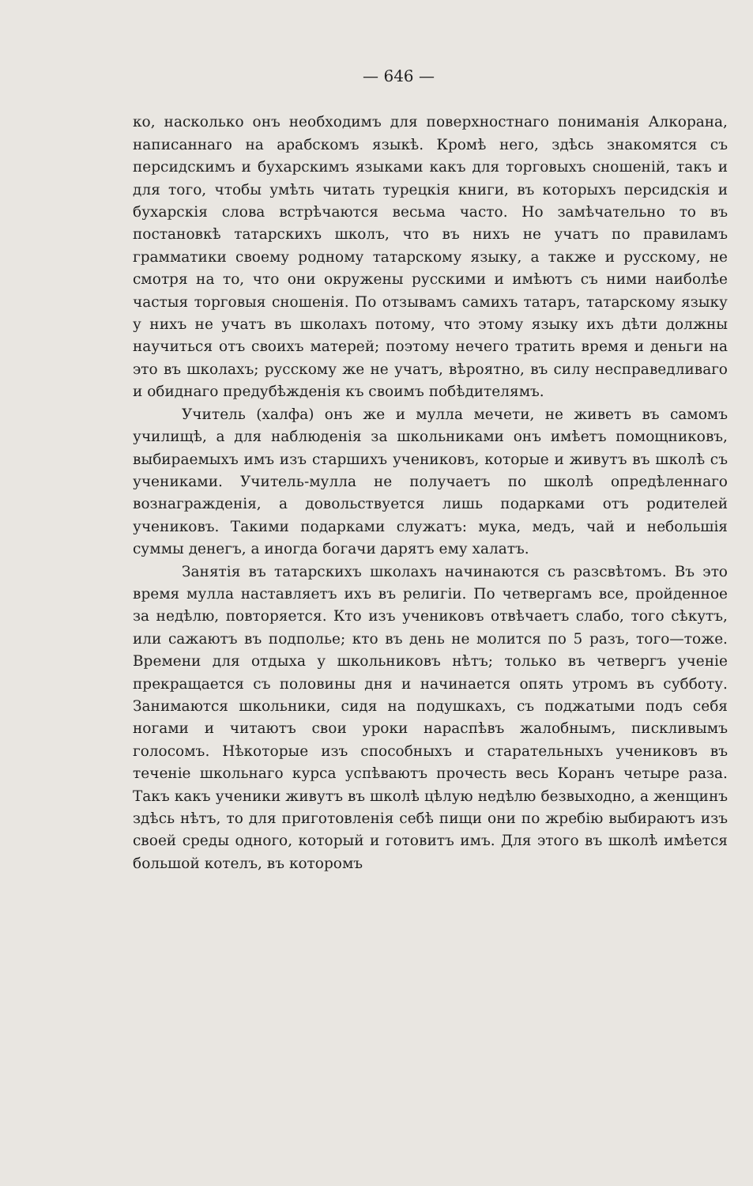— 646 —
ко, насколько онъ необходимъ для поверхностнаго пониманія Алкорана, написаннаго на арабскомъ языкѣ. Кромѣ него, здѣсь знакомятся съ персидскимъ и бухарскимъ языками какъ для торговыхъ сношеній, такъ и для того, чтобы умѣть читать турецкія книги, въ которыхъ персидскія и бухарскія слова встрѣчаются весьма часто. Но замѣчательно то въ постановкѣ татарскихъ школъ, что въ нихъ не учатъ по правиламъ грамматики своему родному татарскому языку, а также и русскому, не смотря на то, что они окружены русскими и имѣютъ съ ними наиболѣе частыя торговыя сношенія. По отзывамъ самихъ татаръ, татарскому языку у нихъ не учатъ въ школахъ потому, что этому языку ихъ дѣти должны научиться отъ своихъ матерей; поэтому нечего тратить время и деньги на это въ школахъ; русскому же не учатъ, вѣроятно, въ силу несправедливаго и обиднаго предубѣжденія къ своимъ побѣдителямъ.
Учитель (халфа) онъ же и мулла мечети, не живетъ въ самомъ училищѣ, а для наблюденія за школьниками онъ имѣетъ помощниковъ, выбираемыхъ имъ изъ старшихъ учениковъ, которые и живутъ въ школѣ съ учениками. Учитель-мулла не получаетъ по школѣ опредѣленнаго вознагражденія, а довольствуется лишь подарками отъ родителей учениковъ. Такими подарками служатъ: мука, медъ, чай и небольшія суммы денегъ, а иногда богачи дарятъ ему халатъ.
Занятія въ татарскихъ школахъ начинаются съ разсвѣтомъ. Въ это время мулла наставляетъ ихъ въ религіи. По четвергамъ все, пройденное за недѣлю, повторяется. Кто изъ учениковъ отвѣчаетъ слабо, того сѣкутъ, или сажаютъ въ подполье; кто въ день не молится по 5 разъ, того—тоже. Времени для отдыха у школьниковъ нѣтъ; только въ четвергъ ученіе прекращается съ половины дня и начинается опять утромъ въ субботу. Занимаются школьники, сидя на подушкахъ, съ поджатыми подъ себя ногами и читаютъ свои уроки нараспѣвъ жалобнымъ, пискливымъ голосомъ. Нѣкоторые изъ способныхъ и старательныхъ учениковъ въ теченіе школьнаго курса успѣваютъ прочесть весь Коранъ четыре раза. Такъ какъ ученики живутъ въ школѣ цѣлую недѣлю безвыходно, а женщинъ здѣсь нѣтъ, то для приготовленія себѣ пищи они по жребію выбираютъ изъ своей среды одного, который и готовитъ имъ. Для этого въ школѣ имѣется большой котелъ, въ которомъ